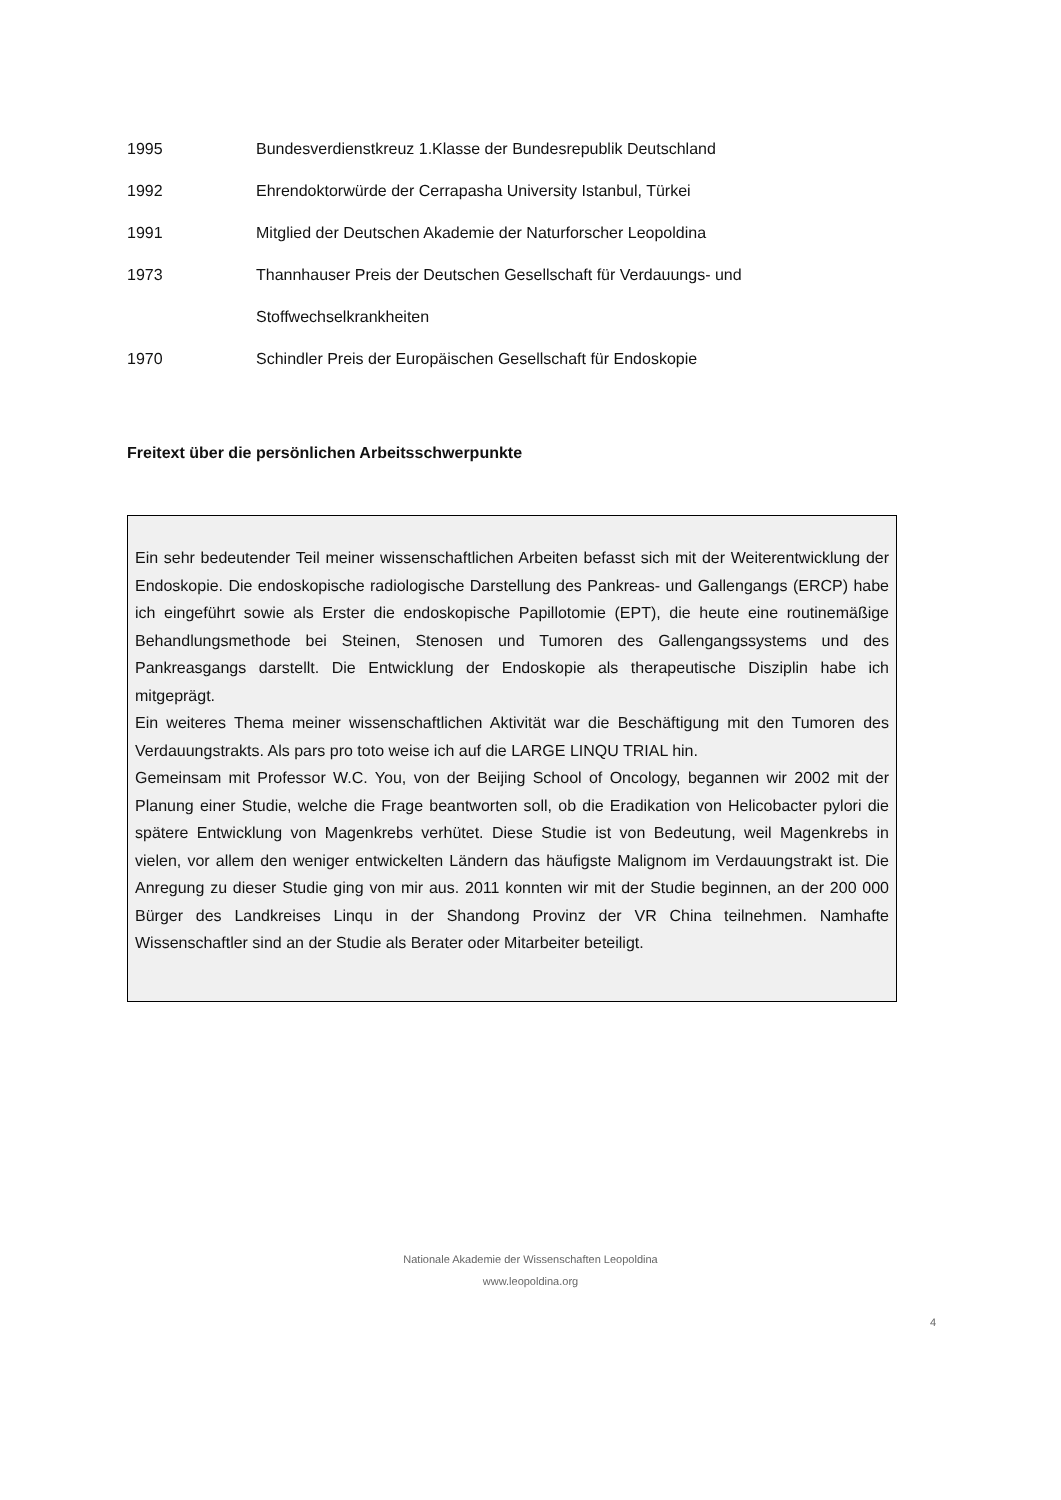1995 Bundesverdienstkreuz 1.Klasse der Bundesrepublik Deutschland
1992 Ehrendoktorwürde der Cerrapasha University Istanbul, Türkei
1991 Mitglied der Deutschen Akademie der Naturforscher Leopoldina
1973 Thannhauser Preis der Deutschen Gesellschaft für Verdauungs- und
Stoffwechselkrankheiten
1970 Schindler Preis der Europäischen Gesellschaft für Endoskopie
Freitext über die persönlichen Arbeitsschwerpunkte
Ein sehr bedeutender Teil meiner wissenschaftlichen Arbeiten befasst sich mit der Weiterentwicklung der Endoskopie. Die endoskopische radiologische Darstellung des Pankreas- und Gallengangs (ERCP) habe ich eingeführt sowie als Erster die endoskopische Papillotomie (EPT), die heute eine routinemäßige Behandlungsmethode bei Steinen, Stenosen und Tumoren des Gallengangssystems und des Pankreasgangs darstellt. Die Entwicklung der Endoskopie als therapeutische Disziplin habe ich mitgeprägt.
Ein weiteres Thema meiner wissenschaftlichen Aktivität war die Beschäftigung mit den Tumoren des Verdauungstrakts. Als pars pro toto weise ich auf die LARGE LINQU TRIAL hin.
Gemeinsam mit Professor W.C. You, von der Beijing School of Oncology, begannen wir 2002 mit der Planung einer Studie, welche die Frage beantworten soll, ob die Eradikation von Helicobacter pylori die spätere Entwicklung von Magenkrebs verhütet. Diese Studie ist von Bedeutung, weil Magenkrebs in vielen, vor allem den weniger entwickelten Ländern das häufigste Malignom im Verdauungstrakt ist. Die Anregung zu dieser Studie ging von mir aus. 2011 konnten wir mit der Studie beginnen, an der 200 000 Bürger des Landkreises Linqu in der Shandong Provinz der VR China teilnehmen. Namhafte Wissenschaftler sind an der Studie als Berater oder Mitarbeiter beteiligt.
Nationale Akademie der Wissenschaften Leopoldina
www.leopoldina.org
4